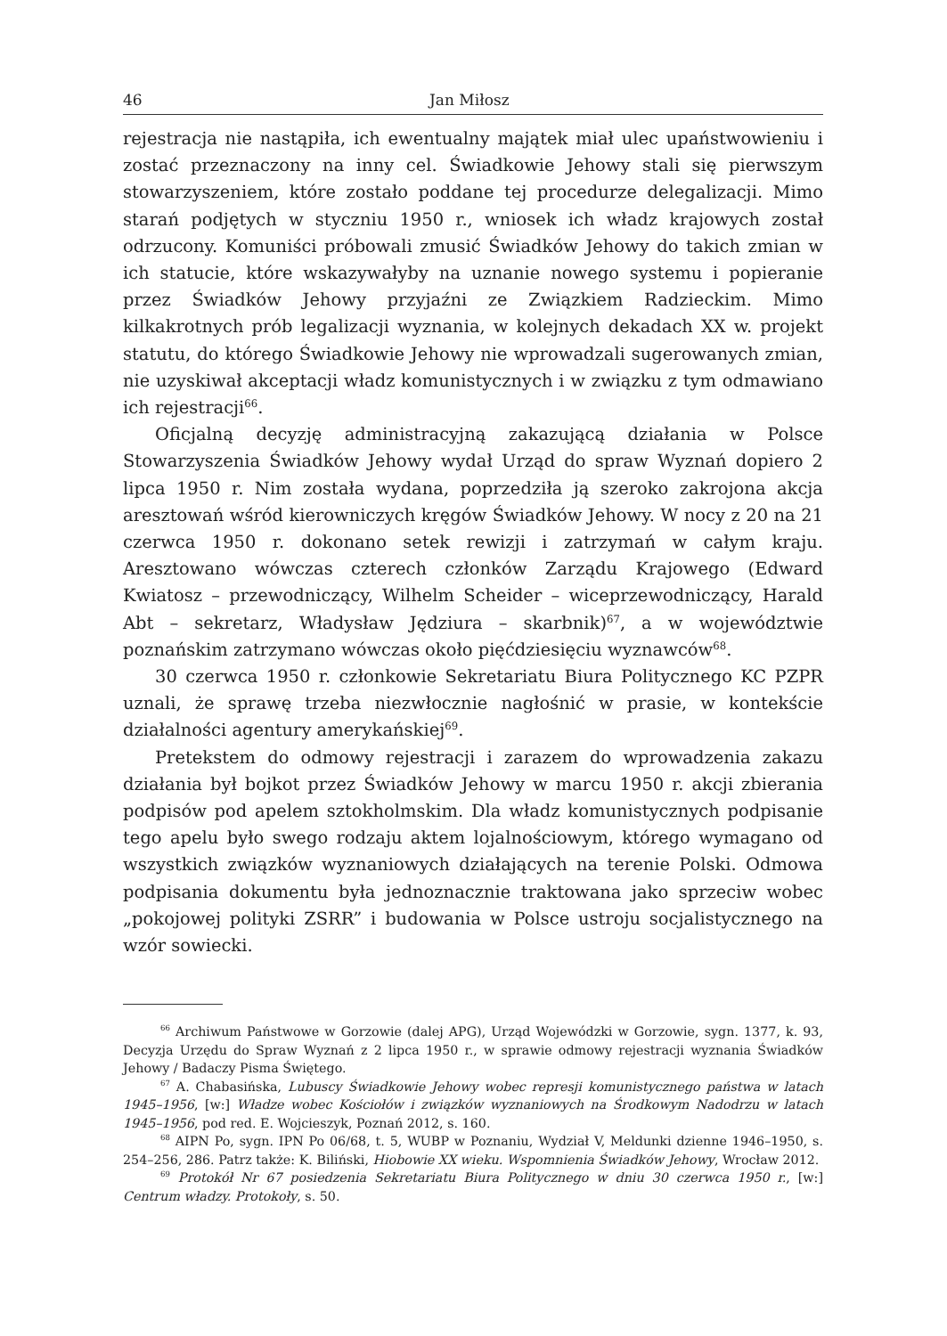46 Jan Miłosz
rejestracja nie nastąpiła, ich ewentualny majątek miał ulec upaństwowieniu i zostać przeznaczony na inny cel. Świadkowie Jehowy stali się pierwszym stowarzyszeniem, które zostało poddane tej procedurze delegalizacji. Mimo starań podjętych w styczniu 1950 r., wniosek ich władz krajowych został odrzucony. Komuniści próbowali zmusić Świadków Jehowy do takich zmian w ich statucie, które wskazywałyby na uznanie nowego systemu i popieranie przez Świadków Jehowy przyjaźni ze Związkiem Radzieckim. Mimo kilkakrotnych prób legalizacji wyznania, w kolejnych dekadach XX w. projekt statutu, do którego Świadkowie Jehowy nie wprowadzali sugerowanych zmian, nie uzyskiwał akceptacji władz komunistycznych i w związku z tym odmawiano ich rejestracji<sup>66</sup>.
Oficjalną decyzję administracyjną zakazującą działania w Polsce Stowarzyszenia Świadków Jehowy wydał Urząd do spraw Wyznań dopiero 2 lipca 1950 r. Nim została wydana, poprzedziła ją szeroko zakrojona akcja aresztowań wśród kierowniczych kręgów Świadków Jehowy. W nocy z 20 na 21 czerwca 1950 r. dokonano setek rewizji i zatrzymań w całym kraju. Aresztowano wówczas czterech członków Zarządu Krajowego (Edward Kwiatosz – przewodniczący, Wilhelm Scheider – wiceprzewodniczący, Harald Abt – sekretarz, Władysław Jędziura – skarbnik)<sup>67</sup>, a w województwie poznańskim zatrzymano wówczas około pięćdziesięciu wyznawców<sup>68</sup>.
30 czerwca 1950 r. członkowie Sekretariatu Biura Politycznego KC PZPR uznali, że sprawę trzeba niezwłocznie nagłośnić w prasie, w kontekście działalności agentury amerykańskiej<sup>69</sup>.
Pretekstem do odmowy rejestracji i zarazem do wprowadzenia zakazu działania był bojkot przez Świadków Jehowy w marcu 1950 r. akcji zbierania podpisów pod apelem sztokholmskim. Dla władz komunistycznych podpisanie tego apelu było swego rodzaju aktem lojalnościowym, którego wymagano od wszystkich związków wyznaniowych działających na terenie Polski. Odmowa podpisania dokumentu była jednoznacznie traktowana jako sprzeciw wobec „pokojowej polityki ZSRR” i budowania w Polsce ustroju socjalistycznego na wzór sowiecki.
<sup>66</sup> Archiwum Państwowe w Gorzowie (dalej APG), Urząd Wojewódzki w Gorzowie, sygn. 1377, k. 93, Decyzja Urzędu do Spraw Wyznań z 2 lipca 1950 r., w sprawie odmowy rejestracji wyznania Świadków Jehowy / Badaczy Pisma Świętego.
<sup>67</sup> A. Chabasińska, Lubuscy Świadkowie Jehowy wobec represji komunistycznego państwa w latach 1945–1956, [w:] Władze wobec Kościołów i związków wyznaniowych na Środkowym Nadodrzu w latach 1945–1956, pod red. E. Wojcieszyk, Poznań 2012, s. 160.
<sup>68</sup> AIPN Po, sygn. IPN Po 06/68, t. 5, WUBP w Poznaniu, Wydział V, Meldunki dzienne 1946–1950, s. 254–256, 286. Patrz także: K. Biliński, Hiobowie XX wieku. Wspomnienia Świadków Jehowy, Wrocław 2012.
<sup>69</sup> Protokół Nr 67 posiedzenia Sekretariatu Biura Politycznego w dniu 30 czerwca 1950 r., [w:] Centrum władzy. Protokoły, s. 50.